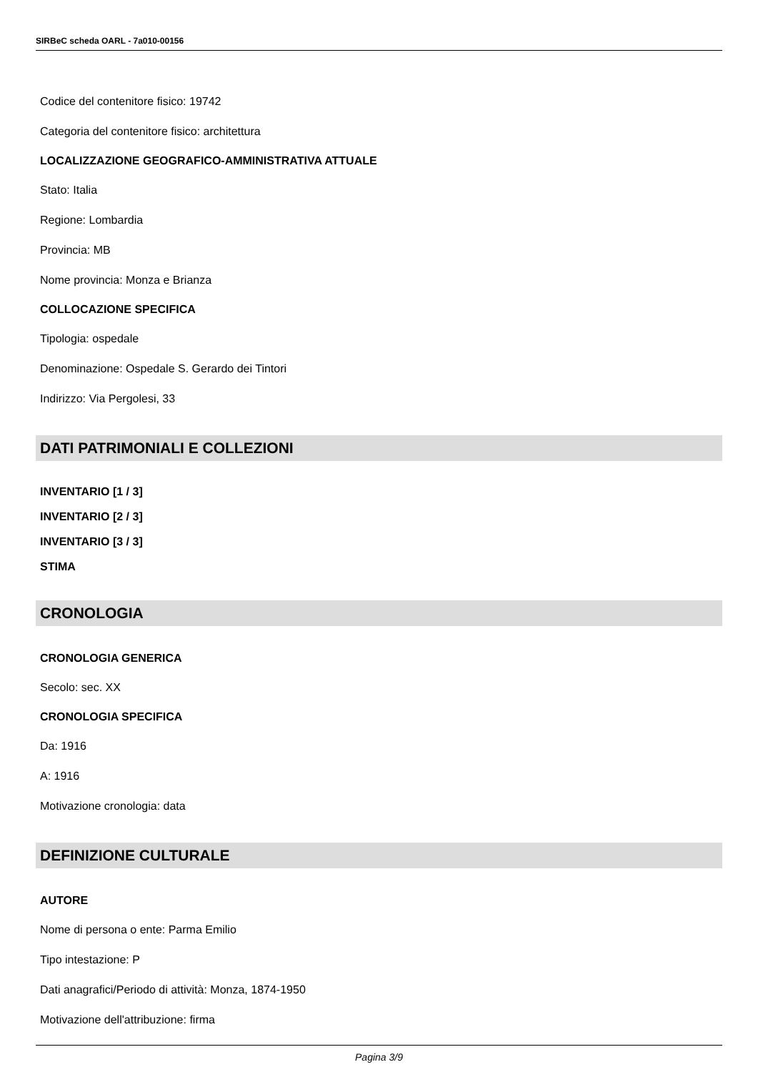SIRBeC scheda OARL - 7a010-00156
Codice del contenitore fisico: 19742
Categoria del contenitore fisico: architettura
LOCALIZZAZIONE GEOGRAFICO-AMMINISTRATIVA ATTUALE
Stato: Italia
Regione: Lombardia
Provincia: MB
Nome provincia: Monza e Brianza
COLLOCAZIONE SPECIFICA
Tipologia: ospedale
Denominazione: Ospedale S. Gerardo dei Tintori
Indirizzo: Via Pergolesi, 33
DATI PATRIMONIALI E COLLEZIONI
INVENTARIO [1 / 3]
INVENTARIO [2 / 3]
INVENTARIO [3 / 3]
STIMA
CRONOLOGIA
CRONOLOGIA GENERICA
Secolo: sec. XX
CRONOLOGIA SPECIFICA
Da: 1916
A: 1916
Motivazione cronologia: data
DEFINIZIONE CULTURALE
AUTORE
Nome di persona o ente: Parma Emilio
Tipo intestazione: P
Dati anagrafici/Periodo di attività: Monza, 1874-1950
Motivazione dell'attribuzione: firma
Pagina 3/9